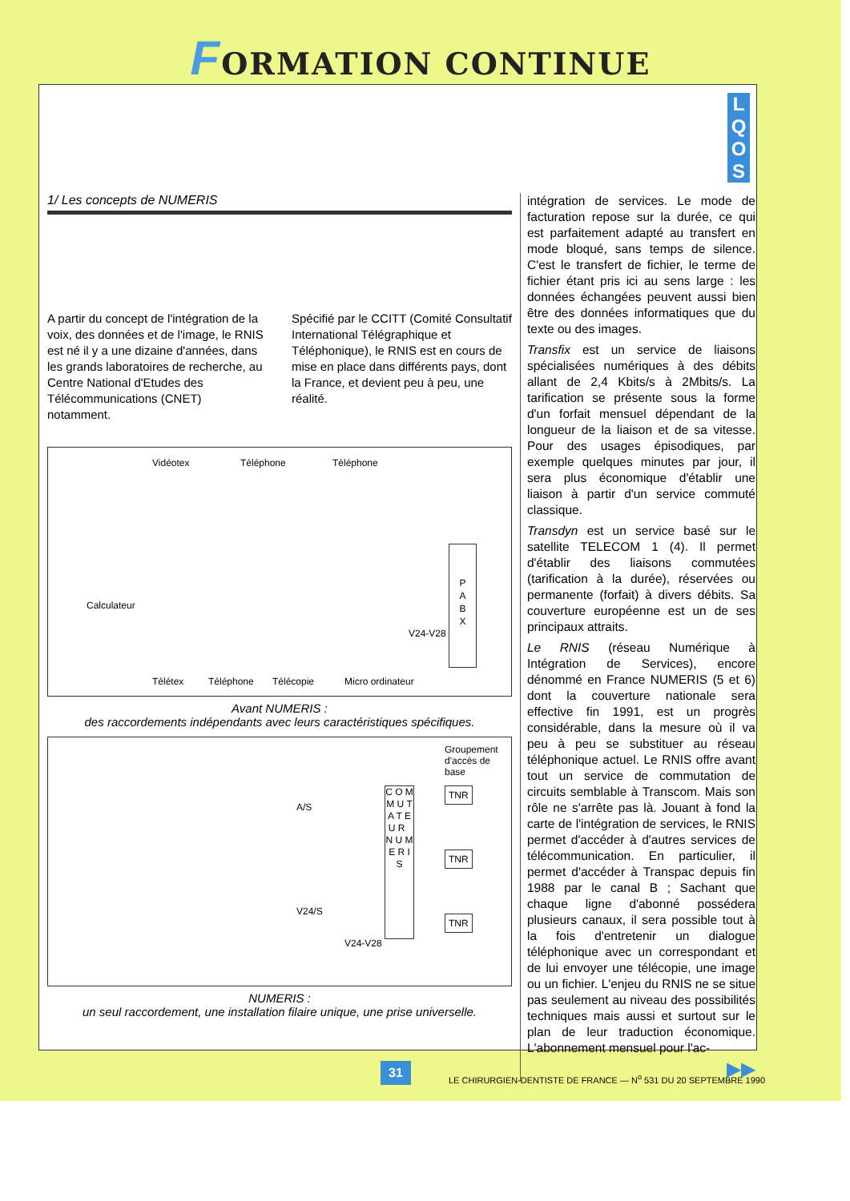FORMATION CONTINUE
L
Q
O
S
1/ Les concepts de NUMERIS
A partir du concept de l'intégration de la voix, des données et de l'image, le RNIS est né il y a une dizaine d'années, dans les grands laboratoires de recherche, au Centre National d'Etudes des Télécommunications (CNET) notamment.
Spécifié par le CCITT (Comité Consultatif International Télégraphique et Téléphonique), le RNIS est en cours de mise en place dans différents pays, dont la France, et devient peu à peu, une réalité.
Vidéotex Téléphone Téléphone
Calculateur
P
A
B
X
V24-V28
Télétex Téléphone Télécopie Micro ordinateur
Avant NUMERIS :
des raccordements indépendants avec leurs caractéristiques spécifiques.
Groupement d'accès de base
C O M M U T A T E U R N U M E R I S
TNR
TNR
TNR
A/S
V24/S
V24-V28
NUMERIS :
un seul raccordement, une installation filaire unique, une prise universelle.
intégration de services. Le mode de facturation repose sur la durée, ce qui est parfaitement adapté au transfert en mode bloqué, sans temps de silence. C'est le transfert de fichier, le terme de fichier étant pris ici au sens large : les données échangées peuvent aussi bien être des données informatiques que du texte ou des images.
Transfix est un service de liaisons spécialisées numériques à des débits allant de 2,4 Kbits/s à 2Mbits/s. La tarification se présente sous la forme d'un forfait mensuel dépendant de la longueur de la liaison et de sa vitesse. Pour des usages épisodiques, par exemple quelques minutes par jour, il sera plus économique d'établir une liaison à partir d'un service commuté classique.
Transdyn est un service basé sur le satellite TELECOM 1 (4). Il permet d'établir des liaisons commutées (tarification à la durée), réservées ou permanente (forfait) à divers débits. Sa couverture européenne est un de ses principaux attraits.
Le RNIS (réseau Numérique à Intégration de Services), encore dénommé en France NUMERIS (5 et 6) dont la couverture nationale sera effective fin 1991, est un progrès considérable, dans la mesure où il va peu à peu se substituer au réseau téléphonique actuel. Le RNIS offre avant tout un service de commutation de circuits semblable à Transcom. Mais son rôle ne s'arrête pas là. Jouant à fond la carte de l'intégration de services, le RNIS permet d'accéder à d'autres services de télécommunication. En particulier, il permet d'accéder à Transpac depuis fin 1988 par le canal B ; Sachant que chaque ligne d'abonné possédera plusieurs canaux, il sera possible tout à la fois d'entretenir un dialogue téléphonique avec un correspondant et de lui envoyer une télécopie, une image ou un fichier. L'enjeu du RNIS ne se situe pas seulement au niveau des possibilités techniques mais aussi et surtout sur le plan de leur traduction économique. L'abonnement mensuel pour l'ac-
▶▶
31
LE CHIRURGIEN-DENTISTE DE FRANCE — N<sup>o</sup> 531 DU 20 SEPTEMBRE 1990